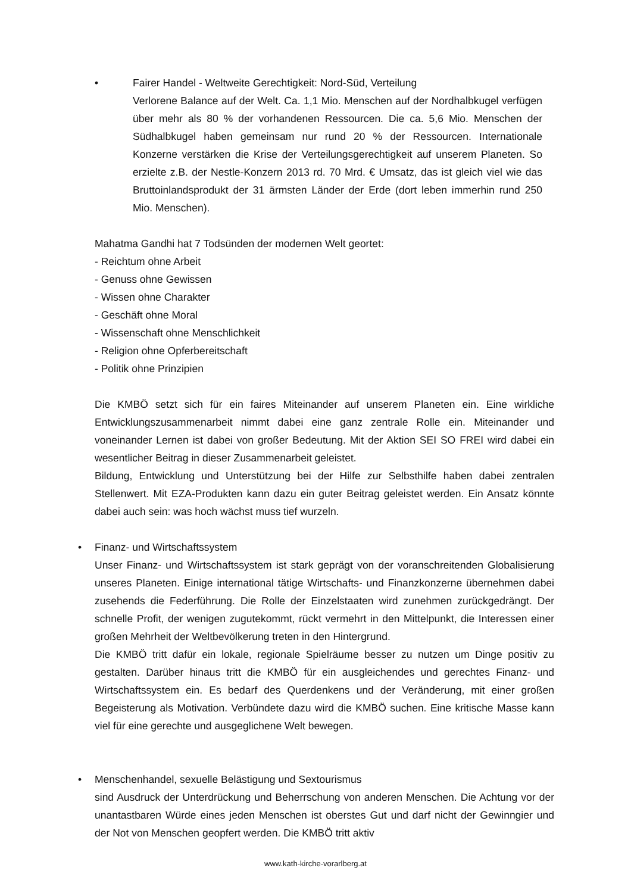•
Fairer Handel - Weltweite Gerechtigkeit: Nord-Süd, Verteilung
Verlorene Balance auf der Welt. Ca. 1,1 Mio. Menschen auf der Nordhalbkugel verfügen über mehr als 80 % der vorhandenen Ressourcen. Die ca. 5,6 Mio. Menschen der Südhalbkugel haben gemeinsam nur rund 20 % der Ressourcen. Internationale Konzerne verstärken die Krise der Verteilungsgerechtigkeit auf unserem Planeten. So erzielte z.B. der Nestle-Konzern 2013 rd. 70 Mrd. € Umsatz, das ist gleich viel wie das Bruttoinlandsprodukt der 31 ärmsten Länder der Erde (dort leben immerhin rund 250 Mio. Menschen).
Mahatma Gandhi hat 7 Todsünden der modernen Welt geortet:
- Reichtum ohne Arbeit
- Genuss ohne Gewissen
- Wissen ohne Charakter
- Geschäft ohne Moral
- Wissenschaft ohne Menschlichkeit
- Religion ohne Opferbereitschaft
- Politik ohne Prinzipien
Die KMBÖ setzt sich für ein faires Miteinander auf unserem Planeten ein. Eine wirkliche Entwicklungszusammenarbeit nimmt dabei eine ganz zentrale Rolle ein. Miteinander und voneinander Lernen ist dabei von großer Bedeutung. Mit der Aktion SEI SO FREI wird dabei ein wesentlicher Beitrag in dieser Zusammenarbeit geleistet.
Bildung, Entwicklung und Unterstützung bei der Hilfe zur Selbsthilfe haben dabei zentralen Stellenwert. Mit EZA-Produkten kann dazu ein guter Beitrag geleistet werden. Ein Ansatz könnte dabei auch sein: was hoch wächst muss tief wurzeln.
•
Finanz- und Wirtschaftssystem
Unser Finanz- und Wirtschaftssystem ist stark geprägt von der voranschreitenden Globalisierung unseres Planeten. Einige international tätige Wirtschafts- und Finanzkonzerne übernehmen dabei zusehends die Federführung. Die Rolle der Einzelstaaten wird zunehmen zurückgedrängt. Der schnelle Profit, der wenigen zugutekommt, rückt vermehrt in den Mittelpunkt, die Interessen einer großen Mehrheit der Weltbevölkerung treten in den Hintergrund.
Die KMBÖ tritt dafür ein lokale, regionale Spielräume besser zu nutzen um Dinge positiv zu gestalten. Darüber hinaus tritt die KMBÖ für ein ausgleichendes und gerechtes Finanz- und Wirtschaftssystem ein. Es bedarf des Querdenkens und der Veränderung, mit einer großen Begeisterung als Motivation. Verbündete dazu wird die KMBÖ suchen. Eine kritische Masse kann viel für eine gerechte und ausgeglichene Welt bewegen.
•
Menschenhandel, sexuelle Belästigung und Sextourismus
sind Ausdruck der Unterdrückung und Beherrschung von anderen Menschen. Die Achtung vor der unantastbaren Würde eines jeden Menschen ist oberstes Gut und darf nicht der Gewinngier und der Not von Menschen geopfert werden. Die KMBÖ tritt aktiv
www.kath-kirche-vorarlberg.at